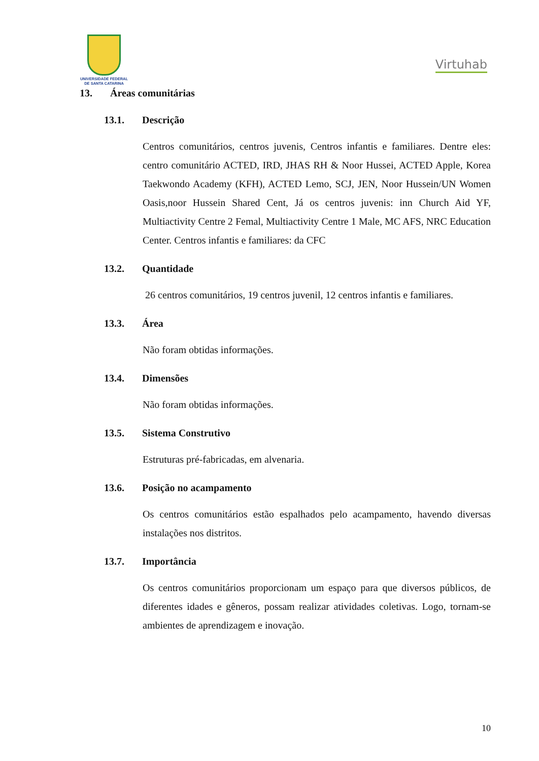UNIVERSIDADE FEDERAL
DE SANTA CATARINA
Virtuhab
13. Áreas comunitárias
13.1. Descrição
Centros comunitários, centros juvenis, Centros infantis e familiares. Dentre eles: centro comunitário ACTED, IRD, JHAS RH & Noor Hussei, ACTED Apple, Korea Taekwondo Academy (KFH), ACTED Lemo, SCJ, JEN, Noor Hussein/UN Women Oasis,noor Hussein Shared Cent, Já os centros juvenis: inn Church Aid YF, Multiactivity Centre 2 Femal, Multiactivity Centre 1 Male, MC AFS, NRC Education Center. Centros infantis e familiares: da CFC
13.2. Quantidade
26 centros comunitários, 19 centros juvenil, 12 centros infantis e familiares.
13.3. Área
Não foram obtidas informações.
13.4. Dimensões
Não foram obtidas informações.
13.5. Sistema Construtivo
Estruturas pré-fabricadas, em alvenaria.
13.6. Posição no acampamento
Os centros comunitários estão espalhados pelo acampamento, havendo diversas instalações nos distritos.
13.7. Importância
Os centros comunitários proporcionam um espaço para que diversos públicos, de diferentes idades e gêneros, possam realizar atividades coletivas. Logo, tornam-se ambientes de aprendizagem e inovação.
10